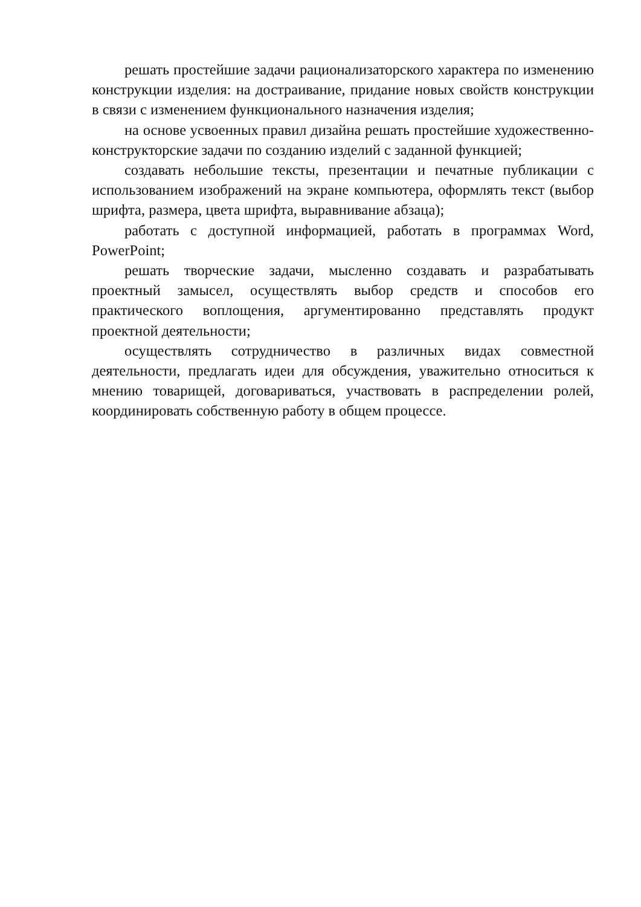решать простейшие задачи рационализаторского характера по изменению конструкции изделия: на достраивание, придание новых свойств конструкции в связи с изменением функционального назначения изделия;
на основе усвоенных правил дизайна решать простейшие художественно-конструкторские задачи по созданию изделий с заданной функцией;
создавать небольшие тексты, презентации и печатные публикации с использованием изображений на экране компьютера, оформлять текст (выбор шрифта, размера, цвета шрифта, выравнивание абзаца);
работать с доступной информацией, работать в программах Word, PowerPoint;
решать творческие задачи, мысленно создавать и разрабатывать проектный замысел, осуществлять выбор средств и способов его практического воплощения, аргументированно представлять продукт проектной деятельности;
осуществлять сотрудничество в различных видах совместной деятельности, предлагать идеи для обсуждения, уважительно относиться к мнению товарищей, договариваться, участвовать в распределении ролей, координировать собственную работу в общем процессе.